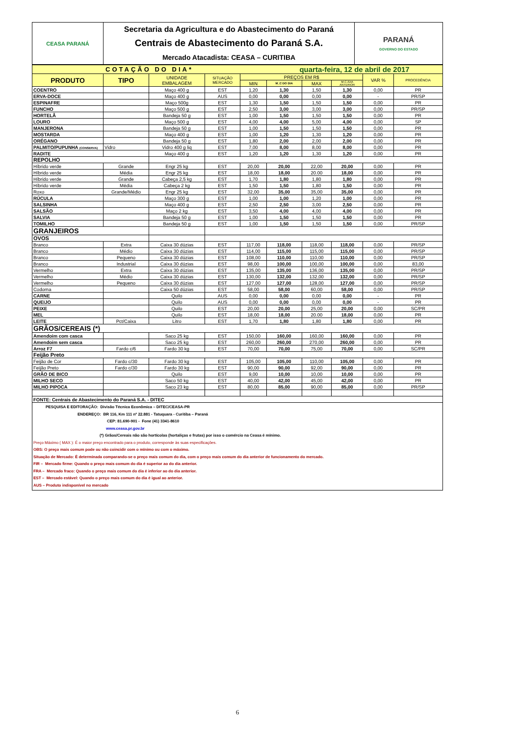| CEASA PARANÁ | Secretaria da Agricultura e do Abastecimento do Paraná Centrais de Abastecimento do Paraná S.A. Mercado Atacadista: CEASA – CURITIBA | PARANÁ GOVERNO DO ESTADO |
| COTAÇÃO DO DIA* | | | | | quarta-feira, 12 de abril de 2017 | | | | |
| PRODUTO | TIPO | UNIDADE EMBALAGEM | SITUAÇÃO MERCADO | PREÇOS EM R$ | | | | VAR % | PROCEDÊNCIA |
| | | | | MIN | M_C DO DIA | MAX | M.C./DIA ANTERIOR | | |
| COENTRO | | Maço 400 g | EST | 1,20 | 1,30 | 1,50 | 1,30 | 0,00 | PR |
| ERVA-DOCE | | Maço 400 g | AUS | 0,00 | 0,00 | 0,00 | 0,00 | - | PR/SP |
| ESPINAFRE | | Maço 500g | EST | 1,30 | 1,50 | 1,50 | 1,50 | 0,00 | PR |
| FUNCHO | | Maço 500 g | EST | 2,50 | 3,00 | 3,00 | 3,00 | 0,00 | PR/SP |
| HORTELÃ | | Bandeja 50 g | EST | 1,00 | 1,50 | 1,50 | 1,50 | 0,00 | PR |
| LOURO | | Maço 500 g | EST | 4,00 | 4,00 | 5,00 | 4,00 | 0,00 | SP |
| MANJERONA | | Bandeja 50 g | EST | 1,00 | 1,50 | 1,50 | 1,50 | 0,00 | PR |
| MOSTARDA | | Maço 400 g | EST | 1,00 | 1,20 | 1,30 | 1,20 | 0,00 | PR |
| ORÉGANO | | Bandeja 50 g | EST | 1,80 | 2,00 | 2,00 | 2,00 | 0,00 | PR |
| PALMITO/PUPUNHA (CONSERVA) | Vidro | Vidro 400 g liq | EST | 7,00 | 8,00 | 8,00 | 8,00 | 0,00 | PR |
| RADITE | | Maço 400 g | EST | 1,20 | 1,20 | 1,30 | 1,20 | 0,00 | PR |
| REPOLHO | | | | | | | | | |
| Híbrido verde | Grande | Engr 25 kg | EST | 20,00 | 20,00 | 22,00 | 20,00 | 0,00 | PR |
| Híbrido verde | Média | Engr 25 kg | EST | 18,00 | 18,00 | 20.00 | 18,00 | 0,00 | PR |
| Híbrido verde | Grande | Cabeça 2,5 kg | EST | 1,70 | 1,80 | 1,80 | 1,80 | 0,00 | PR |
| Híbrido verde | Média | Cabeça 2 kg | EST | 1,50 | 1,50 | 1,80 | 1,50 | 0,00 | PR |
| Roxo | Grande/Médio | Engr 25 kg | EST | 32,00 | 35,00 | 35,00 | 35,00 | 0,00 | PR |
| RÚCULA | | Maço 300 g | EST | 1,00 | 1,00 | 1,20 | 1,00 | 0,00 | PR |
| SALSINHA | | Maço 400 g | EST | 2,50 | 2,50 | 3,00 | 2,50 | 0,00 | PR |
| SALSÃO | | Maço 2 kg | EST | 3,50 | 4,00 | 4,00 | 4,00 | 0,00 | PR |
| SALVIA | | Bandeja 50 g | EST | 1,00 | 1,50 | 1,50 | 1,50 | 0,00 | PR |
| TOMILHO | | Bandeja 50 g | EST | 1,00 | 1,50 | 1,50 | 1,50 | 0,00 | PR/SP |
| GRANJEIROS | | | | | | | | | |
| OVOS | | | | | | | | | |
| Branco | Extra | Caixa 30 dúzias | EST | 117,00 | 118,00 | 118,00 | 118,00 | 0,00 | PR/SP |
| Branco | Médio | Caixa 30 dúzias | EST | 114,00 | 115,00 | 115,00 | 115,00 | 0,00 | PR/SP |
| Branco | Pequeno | Caixa 30 dúzias | EST | 108,00 | 110,00 | 110,00 | 110,00 | 0,00 | PR/SP |
| Branco | Industrial | Caixa 30 dúzias | EST | 98,00 | 100,00 | 100,00 | 100,00 | 0,00 | 83,00 |
| Vermelho | Extra | Caixa 30 dúzias | EST | 135,00 | 135,00 | 136,00 | 135,00 | 0,00 | PR/SP |
| Vermelho | Médio | Caixa 30 dúzias | EST | 130,00 | 132,00 | 132,00 | 132,00 | 0,00 | PR/SP |
| Vermelho | Pequeno | Caixa 30 dúzias | EST | 127,00 | 127,00 | 128,00 | 127,00 | 0,00 | PR/SP |
| Codorna | | Caixa 50 dúzias | EST | 58,00 | 58,00 | 60,00 | 58,00 | 0,00 | PR/SP |
| CARNE | | Quilo | AUS | 0,00 | 0,00 | 0,00 | 0,00 | - | PR |
| QUEIJO | | Quilo | AUS | 0,00 | 0,00 | 0,00 | 0,00 | - | PR |
| PEIXE | | Quilo | EST | 20,00 | 20,00 | 25,00 | 20,00 | 0,00 | SC/PR |
| MEL | | Quilo | EST | 18,00 | 18,00 | 20.00 | 18,00 | 0,00 | PR |
| LEITE | Pct/Caixa | Litro | EST | 1,70 | 1,80 | 1,80 | 1,80 | 0,00 | PR |
| GRÃOS/CEREAIS (*) | | | | | | | | | |
| Amendoim com casca | | Saco 25 kg | EST | 150,00 | 160,00 | 160,00 | 160,00 | 0,00 | PR |
| Amendoim sem casca | | Saco 25 kg | EST | 260,00 | 260,00 | 270,00 | 260,00 | 0,00 | PR |
| Arroz F7 | Fardo c/6 | Fardo 30 kg | EST | 70,00 | 70,00 | 75,00 | 70,00 | 0,00 | SC/PR |
| Feijão Preto | | | | | | | | | |
| Feijão de Cor | Fardo c/30 | Fardo 30 kg | EST | 105,00 | 105,00 | 110,00 | 105,00 | 0,00 | PR |
| Feijão Preto | Fardo c/30 | Fardo 30 kg | EST | 90,00 | 90,00 | 92,00 | 90,00 | 0,00 | PR |
| GRÃO DE BICO | | Quilo | EST | 9,00 | 10,00 | 10,00 | 10,00 | 0,00 | PR |
| MILHO SECO | | Saco 50 kg | EST | 40,00 | 42,00 | 45,00 | 42,00 | 0,00 | PR |
| MILHO PIPOCA | | Saco 23 kg | EST | 80,00 | 85,00 | 90,00 | 85,00 | 0,00 | PR/SP |
| FONTE: Centrais de Abastecimento do Paraná S.A. - DITEC | | | | | | | | | |
PESQUISA E EDITORAÇÃO: Divisão Técnica Econômica – DITEC/CEASA-PR
ENDEREÇO: BR 116, Km 111 nº 22.881 - Tatuquara - Curitiba – Paraná
CEP: 81.690-901 - Fone (41) 3341-8610
www.ceasa.pr.gov.br
(*) Grãos/Cereais não são hortícolas (hortaliças e frutas) por isso o comércio na Ceasa é mínimo.
Preço Máximo ( MAX ): É o maior preço encontrado para o produto, corresponde às suas especificações.
OBS: O preço mais comum pode ou não coincidir com o mínimo ou com o máximo.
Situação de Mercado: É determinada comparando-se o preço mais comum do dia, com o preço mais comum do dia anterior de funcionamento do mercado.
FIR – Mercado firme: Quando o preço mais comum do dia é superior ao do dia anterior.
FRA – Mercado fraco: Quando o preço mais comum do dia é inferior ao do dia anterior.
EST – Mercado estável: Quando o preço mais comum do dia é igual ao anterior.
AUS – Produto indisponível no mercado
6